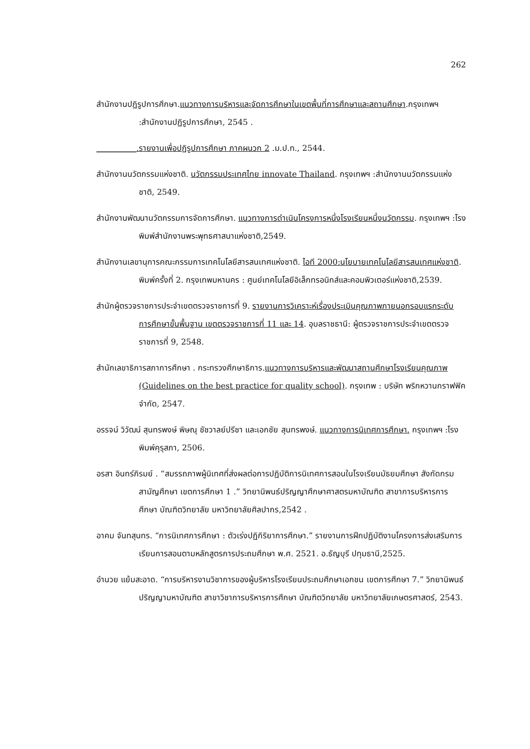262
สำนักงานปฏิรูปการศึกษา.แนวทางการบริหารและจัดการศึกษาในเขตพื้นที่การศึกษาและสถานศึกษา.กรุงเทพฯ :สำนักงานปฏิรูปการศึกษา, 2545 .
__________.รายงานเพื่อปฏิรูปการศึกษา ภาคผนวก 2 .ม.ป.ท., 2544.
สำนักงานนวัตกรรมแห่งชาติ. นวัตกรรมประเทศไทย innovate Thailand. กรุงเทพฯ :สำนักงานนวัตกรรมแห่งชาติ, 2549.
สำนักงานพัฒนานวัตกรรมการจัดการศึกษา. แนวทางการดำเนินโครงการหนึ่งโรงเรียนหนึ่งนวัตกรรม. กรุงเทพฯ :โรงพิมพ์สำนักงานพระพุทธศาสนาแห่งชาติ,2549.
สำนักงานเลขานุการคณะกรรมการเทคโนโลยีสารสนเทศแห่งชาติ. ไอที 2000:นโยบายเทคโนโลยีสารสนเทศแห่งชาติ. พิมพ์ครั้งที่ 2. กรุงเทพมหานคร : ศูนย์เทคโนโลยีอิเล็กทรอนิกส์และคอมพิวเตอร์แห่งชาติ,2539.
สำนักผู้ตรวจราชการประจำเขตตรวจราชการที่ 9. รายงานการวิเคราะห์เรื่องประเมินคุณภาพภายนอกรอบแรกระดับการศึกษาขั้นพื้นฐาน เขตตรวจราชการที่ 11 และ 14. อุบลราชธานี: ผู้ตรวจราชการประจำเขตตรวจราชการที่ 9, 2548.
สำนักเลขาธิการสภาการศึกษา . กระทรวงศึกษาธิการ.แนวทางการบริหารและพัฒนาสถานศึกษาโรงเรียนคุณภาพ (Guidelines on the best practice for quality school). กรุงเทพ : บริษัท พริกหวานกราฟฟิค จำกัด, 2547.
อรรจน์ วิวัฒน์ สุนทรพงษ์ พิษณุ ชัชวาลย์ปรีชา และเอกชัย สุนทรพงษ์. แนวทางการนิเทศการศึกษา. กรุงเทพฯ :โรงพิมพ์คุรุสภา, 2506.
อรสา อินทร์ภิรมย์ . “สมรรถภาพผู้นิเทศที่ส่งผลต่อการปฏิบัติการนิเทศการสอนในโรงเรียนมัธยมศึกษา สังกัดกรมสามัญศึกษา เขตการศึกษา 1 .” วิทยานิพนธ์ปริญญาศึกษาศาสตรมหาบัณฑิต สาขาการบริหารการศึกษา บัณฑิตวิทยาลัย มหาวิทยาลัยศิลปากร,2542 .
อาคม จันทสุนทร. “การนิเทศการศึกษา : ตัวเร่งปฏิกิริยาการศึกษา.” รายงานการฝึกปฏิบัติงานโครงการส่งเสริมการเรียนการสอนตามหลักสูตรการประถมศึกษา พ.ศ. 2521. อ.ธัญบุรี ปทุมธานี,2525.
อำนวย แย้มสะอาด. “การบริหารงานวิชาการของผู้บริหารโรงเรียนประถมศึกษาเอกชน เขตการศึกษา 7.” วิทยานิพนธ์ปริญญามหาบัณฑิต สาขาวิชาการบริหารการศึกษา บัณฑิตวิทยาลัย มหาวิทยาลัยเกษตรศาสตร์, 2543.